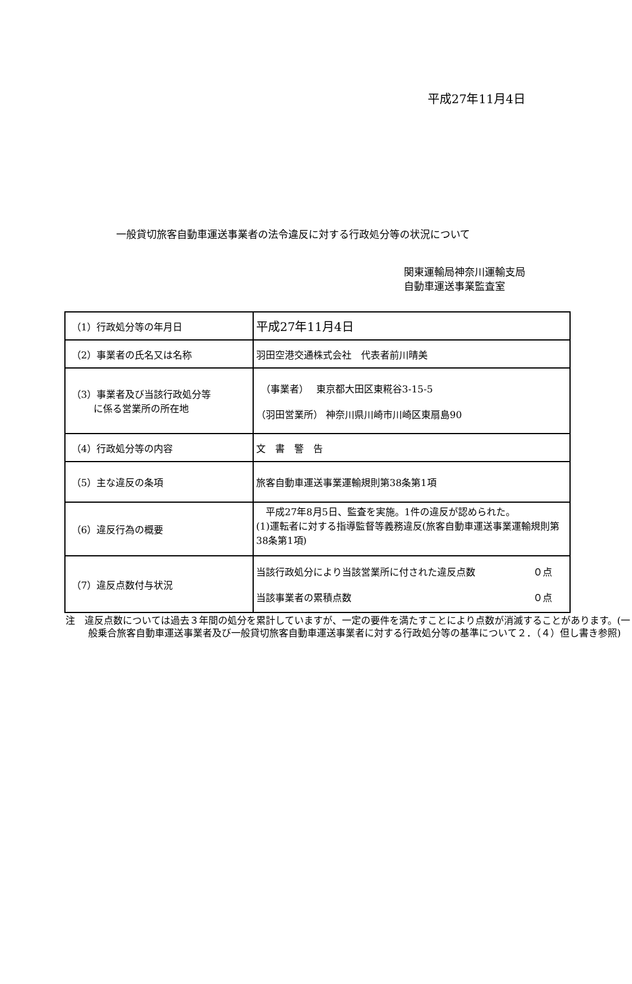平成27年11月4日
一般貸切旅客自動車運送事業者の法令違反に対する行政処分等の状況について
関東運輸局神奈川運輸支局
自動車運送事業監査室
| （1）行政処分等の年月日 | 平成27年11月4日 |
| （2）事業者の氏名又は名称 | 羽田空港交通株式会社 代表者前川晴美 |
| （3）事業者及び当該行政処分等 に係る営業所の所在地 | （事業者） 東京都大田区東糀谷3-15-5 （羽田営業所） 神奈川県川崎市川崎区東扇島90 |
| （4）行政処分等の内容 | 文 書 警 告 |
| （5）主な違反の条項 | 旅客自動車運送事業運輸規則第38条第1項 |
| （6）違反行為の概要 | 平成27年8月5日、監査を実施。1件の違反が認められた。 (1)運転者に対する指導監督等義務違反(旅客自動車運送事業運輸規則第38条第1項) |
| （7）違反点数付与状況 | 当該行政処分により当該営業所に付された違反点数 ０点 当該事業者の累積点数 ０点 |
注　違反点数については過去３年間の処分を累計していますが、一定の要件を満たすことにより点数が消滅することがあります。(一般乗合旅客自動車運送事業者及び一般貸切旅客自動車運送事業者に対する行政処分等の基準について２．（４）但し書き参照)